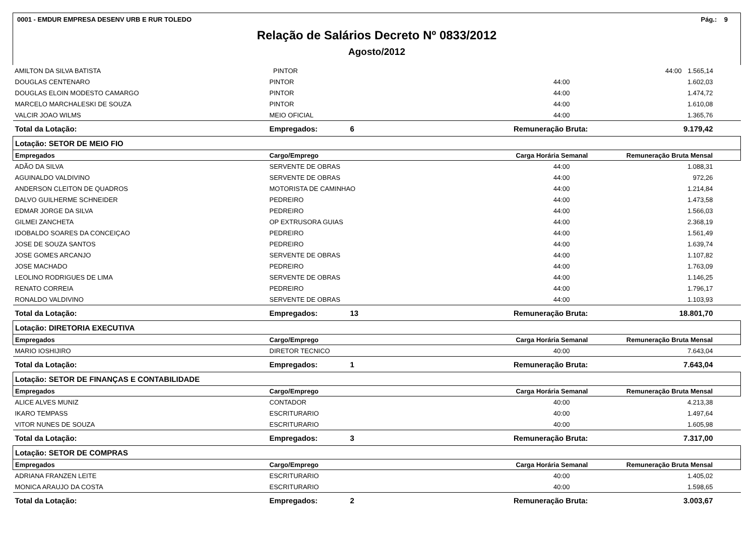0001 - EMDUR EMPRESA DESENV URB E RUR TOLEDO Pág.: 9
Relação de Salários Decreto Nº 0833/2012
Agosto/2012
| AMILTON DA SILVA BATISTA | PINTOR | 44:00 1.565,14 |
| DOUGLAS CENTENARO | PINTOR | | 44:00 | 1.602,03 |
| DOUGLAS ELOIN MODESTO CAMARGO | PINTOR | | 44:00 | 1.474,72 |
| MARCELO MARCHALESKI DE SOUZA | PINTOR | | 44:00 | 1.610,08 |
| VALCIR JOAO WILMS | MEIO OFICIAL | | 44:00 | 1.365,76 |
| Total da Lotação: | Empregados: | 6 | Remuneração Bruta: | 9.179,42 |
| Lotação: SETOR DE MEIO FIO | | | | |
| Empregados | Cargo/Emprego | | Carga Horária Semanal | Remuneração Bruta Mensal |
| ADÃO DA SILVA | SERVENTE DE OBRAS | | 44:00 | 1.088,31 |
| AGUINALDO VALDIVINO | SERVENTE DE OBRAS | | 44:00 | 972,26 |
| ANDERSON CLEITON DE QUADROS | MOTORISTA DE CAMINHAO | | 44:00 | 1.214,84 |
| DALVO GUILHERME SCHNEIDER | PEDREIRO | | 44:00 | 1.473,58 |
| EDMAR JORGE DA SILVA | PEDREIRO | | 44:00 | 1.566,03 |
| GILMEI ZANCHETA | OP EXTRUSORA GUIAS | | 44:00 | 2.368,19 |
| IDOBALDO SOARES DA CONCEIÇAO | PEDREIRO | | 44:00 | 1.561,49 |
| JOSE DE SOUZA SANTOS | PEDREIRO | | 44:00 | 1.639,74 |
| JOSE GOMES ARCANJO | SERVENTE DE OBRAS | | 44:00 | 1.107,82 |
| JOSE MACHADO | PEDREIRO | | 44:00 | 1.763,09 |
| LEOLINO RODRIGUES DE LIMA | SERVENTE DE OBRAS | | 44:00 | 1.146,25 |
| RENATO CORREIA | PEDREIRO | | 44:00 | 1.796,17 |
| RONALDO VALDIVINO | SERVENTE DE OBRAS | | 44:00 | 1.103,93 |
| Total da Lotação: | Empregados: | 13 | Remuneração Bruta: | 18.801,70 |
| Lotação: DIRETORIA EXECUTIVA | | | | |
| Empregados | Cargo/Emprego | | Carga Horária Semanal | Remuneração Bruta Mensal |
| MARIO IOSHIJIRO | DIRETOR TECNICO | | 40:00 | 7.643,04 |
| Total da Lotação: | Empregados: | 1 | Remuneração Bruta: | 7.643,04 |
| Lotação: SETOR DE FINANÇAS E CONTABILIDADE | | | | |
| Empregados | Cargo/Emprego | | Carga Horária Semanal | Remuneração Bruta Mensal |
| ALICE ALVES MUNIZ | CONTADOR | | 40:00 | 4.213,38 |
| IKARO TEMPASS | ESCRITURARIO | | 40:00 | 1.497,64 |
| VITOR NUNES DE SOUZA | ESCRITURARIO | | 40:00 | 1.605,98 |
| Total da Lotação: | Empregados: | 3 | Remuneração Bruta: | 7.317,00 |
| Lotação: SETOR DE COMPRAS | | | | |
| Empregados | Cargo/Emprego | | Carga Horária Semanal | Remuneração Bruta Mensal |
| ADRIANA FRANZEN LEITE | ESCRITURARIO | | 40:00 | 1.405,02 |
| MONICA ARAUJO DA COSTA | ESCRITURARIO | | 40:00 | 1.598,65 |
| Total da Lotação: | Empregados: | 2 | Remuneração Bruta: | 3.003,67 |